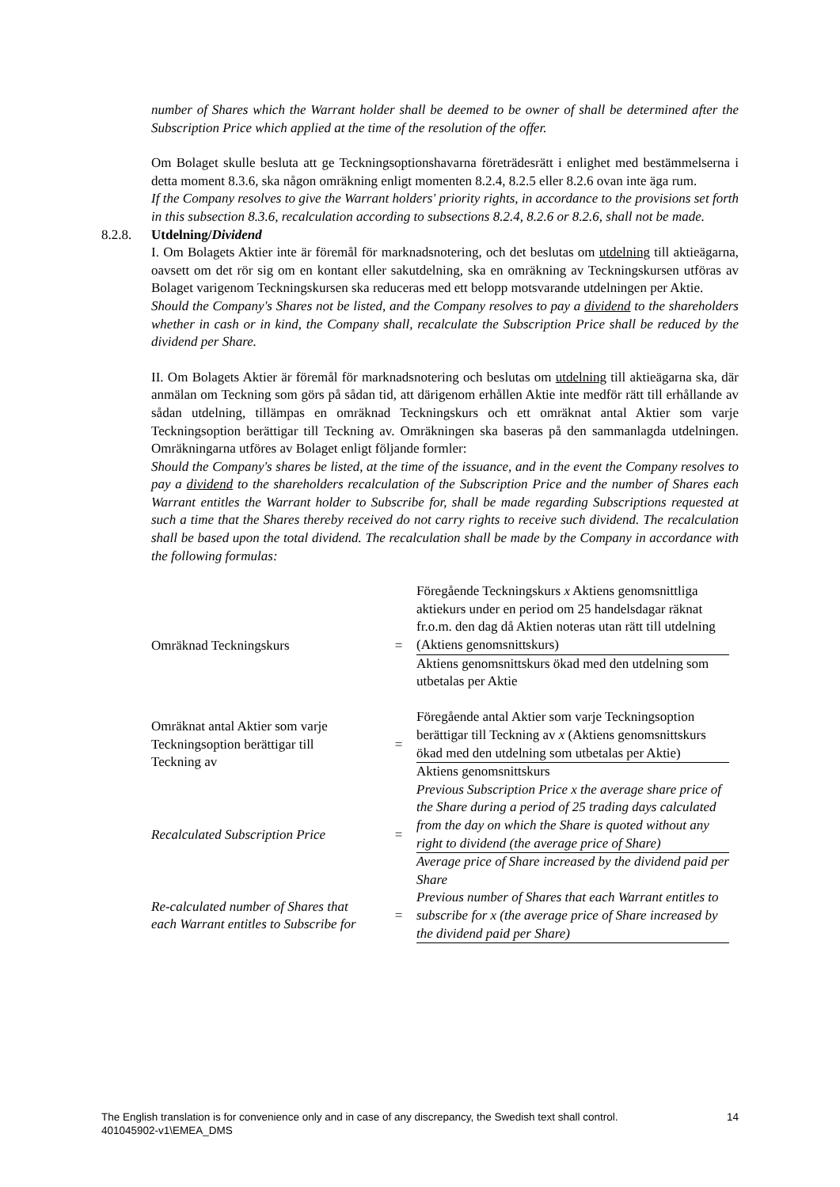number of Shares which the Warrant holder shall be deemed to be owner of shall be determined after the Subscription Price which applied at the time of the resolution of the offer.
Om Bolaget skulle besluta att ge Teckningsoptionshavarna företrädesrätt i enlighet med bestämmelserna i detta moment 8.3.6, ska någon omräkning enligt momenten 8.2.4, 8.2.5 eller 8.2.6 ovan inte äga rum.
If the Company resolves to give the Warrant holders' priority rights, in accordance to the provisions set forth in this subsection 8.3.6, recalculation according to subsections 8.2.4, 8.2.6 or 8.2.6, shall not be made.
8.2.8. Utdelning/Dividend
I. Om Bolagets Aktier inte är föremål för marknadsnotering, och det beslutas om utdelning till aktieägarna, oavsett om det rör sig om en kontant eller sakutdelning, ska en omräkning av Teckningskursen utföras av Bolaget varigenom Teckningskursen ska reduceras med ett belopp motsvarande utdelningen per Aktie.
Should the Company's Shares not be listed, and the Company resolves to pay a dividend to the shareholders whether in cash or in kind, the Company shall, recalculate the Subscription Price shall be reduced by the dividend per Share.
II. Om Bolagets Aktier är föremål för marknadsnotering och beslutas om utdelning till aktieägarna ska, där anmälan om Teckning som görs på sådan tid, att därigenom erhållen Aktie inte medför rätt till erhållande av sådan utdelning, tillämpas en omräknad Teckningskurs och ett omräknat antal Aktier som varje Teckningsoption berättigar till Teckning av. Omräkningen ska baseras på den sammanlagda utdelningen. Omräkningarna utföres av Bolaget enligt följande formler:
Should the Company's shares be listed, at the time of the issuance, and in the event the Company resolves to pay a dividend to the shareholders recalculation of the Subscription Price and the number of Shares each Warrant entitles the Warrant holder to Subscribe for, shall be made regarding Subscriptions requested at such a time that the Shares thereby received do not carry rights to receive such dividend. The recalculation shall be based upon the total dividend. The recalculation shall be made by the Company in accordance with the following formulas:
| Omräknad Teckningskurs | = | Föregående Teckningskurs x Aktiens genomsnittliga aktiekurs under en period om 25 handelsdagar räknat fr.o.m. den dag då Aktien noteras utan rätt till utdelning (Aktiens genomsnittskurs) |
| | | Aktiens genomsnittskurs ökad med den utdelning som utbetalas per Aktie |
| Omräknat antal Aktier som varje Teckningsoption berättigar till Teckning av | = | Föregående antal Aktier som varje Teckningsoption berättigar till Teckning av x (Aktiens genomsnittskurs ökad med den utdelning som utbetalas per Aktie) |
| | | Aktiens genomsnittskurs |
| Recalculated Subscription Price | = | Previous Subscription Price x the average share price of the Share during a period of 25 trading days calculated from the day on which the Share is quoted without any right to dividend (the average price of Share) |
| | | Average price of Share increased by the dividend paid per Share |
| Re-calculated number of Shares that each Warrant entitles to Subscribe for | = | Previous number of Shares that each Warrant entitles to subscribe for x (the average price of Share increased by the dividend paid per Share) |
14 The English translation is for convenience only and in case of any discrepancy, the Swedish text shall control.
401045902-v1\EMEA_DMS